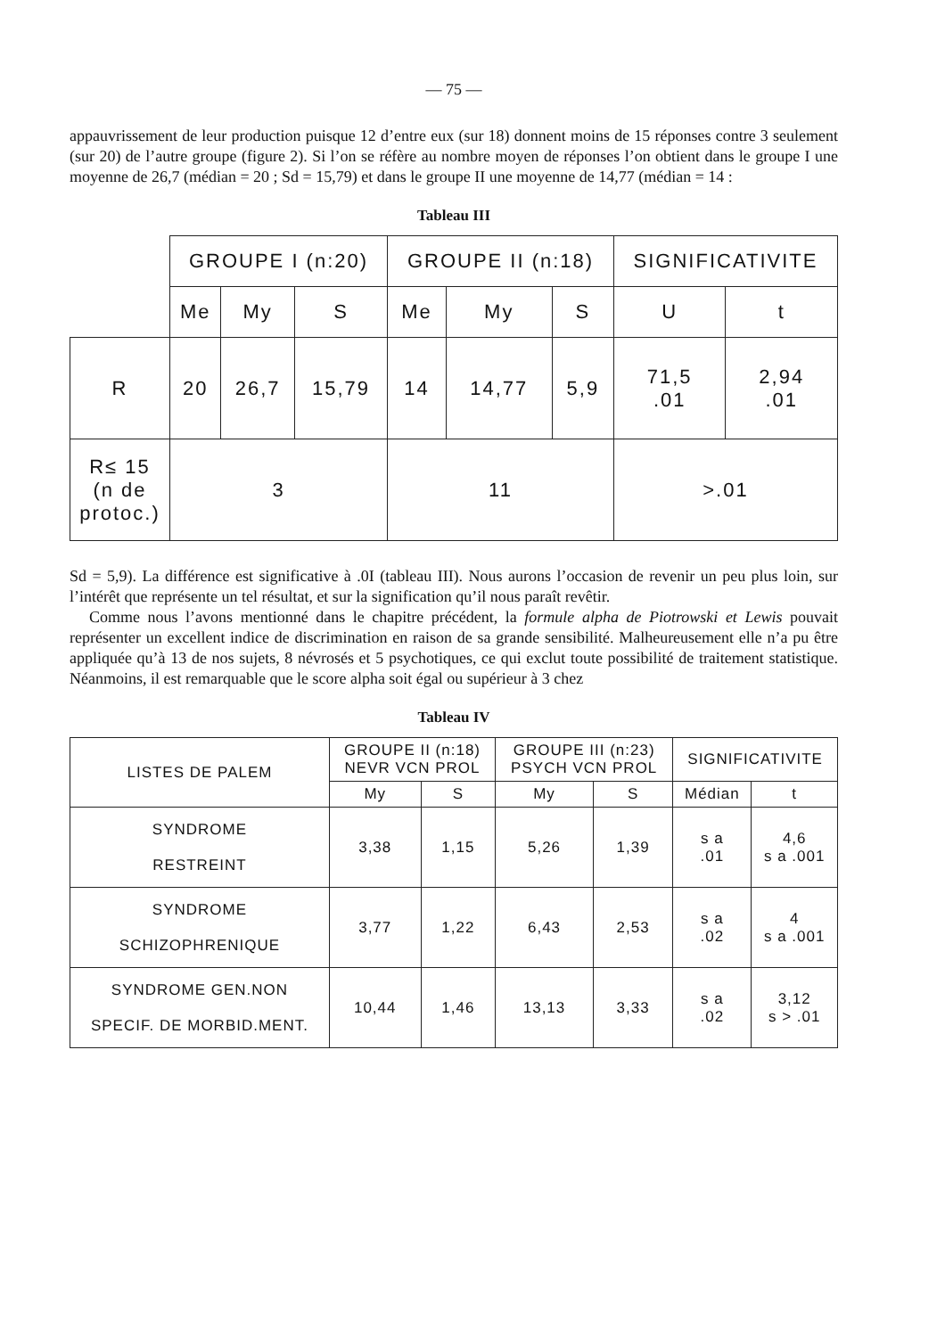— 75 —
appauvrissement de leur production puisque 12 d’entre eux (sur 18) donnent moins de 15 réponses contre 3 seulement (sur 20) de l’autre groupe (figure 2). Si l’on se réfère au nombre moyen de réponses l’on obtient dans le groupe I une moyenne de 26,7 (médian = 20 ; Sd = 15,79) et dans le groupe II une moyenne de 14,77 (médian = 14 :
Tableau III
| | GROUPE I (n:20) | | | GROUPE II (n:18) | | | SIGNIFICATIVITE | |
| --- | --- | --- | --- | --- | --- | --- | --- | --- |
| | Me | My | S | Me | My | S | U | t |
| R | 20 | 26,7 | 15,79 | 14 | 14,77 | 5,9 | 71,5 .01 | 2,94 .01 |
| R≤ 15 (n de protoc.) | 3 | | | 11 | | | >.01 | |
Sd = 5,9). La différence est significative à .0I (tableau III). Nous aurons l’occasion de revenir un peu plus loin, sur l’intérêt que représente un tel résultat, et sur la signification qu’il nous paraît revêtir.
Comme nous l’avons mentionné dans le chapitre précédent, la formule alpha de Piotrowski et Lewis pouvait représenter un excellent indice de discrimination en raison de sa grande sensibilité. Malheureusement elle n’a pu être appliquée qu’à 13 de nos sujets, 8 névrosés et 5 psychotiques, ce qui exclut toute possibilité de traitement statistique. Néanmoins, il est remarquable que le score alpha soit égal ou supérieur à 3 chez
Tableau IV
| LISTES DE PALEM | GROUPE II (n:18) NEVR VCN PROL | | GROUPE III (n:23) PSYCH VCN PROL | | SIGNIFICATIVITE | |
| --- | --- | --- | --- | --- | --- | --- |
| | My | S | My | S | Médian | t |
| SYNDROME RESTREINT | 3,38 | 1,15 | 5,26 | 1,39 | s a .01 | 4,6 s a .001 |
| SYNDROME SCHIZOPHRENIQUE | 3,77 | 1,22 | 6,43 | 2,53 | s a .02 | 4 s a .001 |
| SYNDROME GEN.NON SPECIF. DE MORBID.MENT. | 10,44 | 1,46 | 13,13 | 3,33 | s a .02 | 3,12 s > .01 |